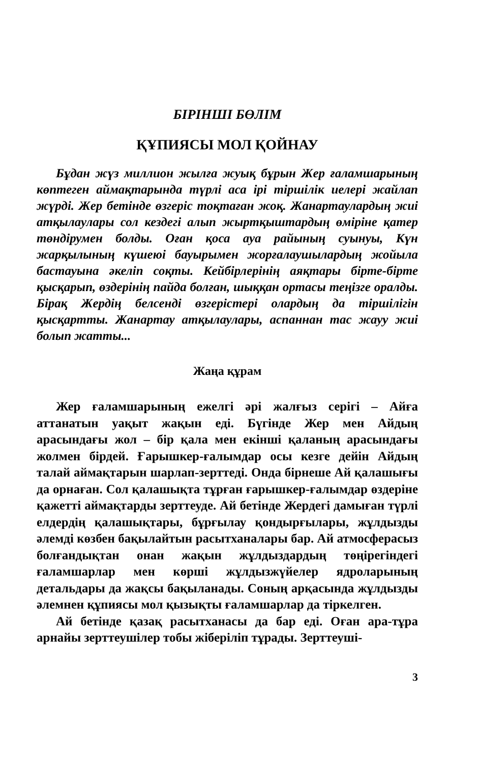БІРІНШІ БӨЛІМ
ҚҰПИЯСЫ МОЛ ҚОЙНАУ
Бұдан жүз миллион жылға жуық бұрын Жер ғаламшарының көптеген аймақтарында түрлі аса ірі тіршілік иелері жайлап жүрді. Жер бетінде өзгеріс тоқтаған жоқ. Жанартаулардың жиі атқылаулары сол кездегі алып жыртқыштардың өміріне қатер төндірумен болды. Оған қоса ауа райының суынуы, Күн жарқылының күшеюі бауырымен жорғалаушылардың жойыла бастауына әкеліп соқты. Кейбірлерінің аяқтары бірте-бірте қысқарып, өздерінің пайда болған, шыққан ортасы теңізге оралды. Бірақ Жердің белсенді өзгерістері олардың да тіршілігін қысқартты. Жанартау атқылаулары, аспаннан тас жауу жиі болып жатты...
Жаңа құрам
Жер ғаламшарының ежелгі әрі жалғыз серігі – Айға аттанатын уақыт жақын еді. Бүгінде Жер мен Айдың арасындағы жол – бір қала мен екінші қаланың арасындағы жолмен бірдей. Ғарышкер-ғалымдар осы кезге дейін Айдың талай аймақтарын шарлап-зерттеді. Онда бірнеше Ай қалашығы да орнаған. Сол қалашықта тұрған ғарышкер-ғалымдар өздеріне қажетті аймақтарды зерттеуде. Ай бетінде Жердегі дамыған түрлі елдердің қалашықтары, бұрғылау қондырғылары, жұлдызды әлемді көзбен бақылайтын расытханалары бар. Ай атмосферасыз болғандықтан онан жақын жұлдыздардың төңірегіндегі ғаламшарлар мен көрші жұлдызжүйелер ядроларының детальдары да жақсы бақыланады. Соның арқасында жұлдызды әлемнен құпиясы мол қызықты ғаламшарлар да тіркелген.
Ай бетінде қазақ расытханасы да бар еді. Оған ара-тұра арнайы зерттеушілер тобы жіберіліп тұрады. Зерттеуші-
3